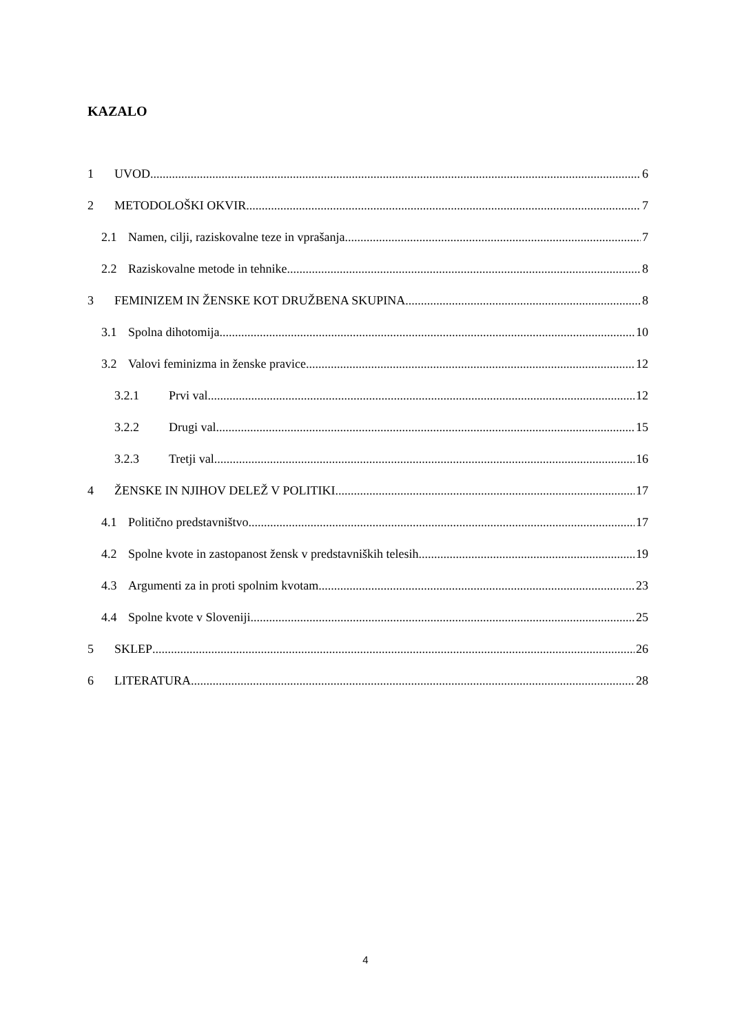KAZALO
1 UVOD 6
2 METODOLOŠKI OKVIR 7
2.1 Namen, cilji, raziskovalne teze in vprašanja 7
2.2 Raziskovalne metode in tehnike 8
3 FEMINIZEM IN ŽENSKE KOT DRUŽBENA SKUPINA 8
3.1 Spolna dihotomija 10
3.2 Valovi feminizma in ženske pravice 12
3.2.1 Prvi val 12
3.2.2 Drugi val 15
3.2.3 Tretji val 16
4 ŽENSKE IN NJIHOV DELEŽ V POLITIKI 17
4.1 Politično predstavništvo 17
4.2 Spolne kvote in zastopanost žensk v predstavniških telesih 19
4.3 Argumenti za in proti spolnim kvotam 23
4.4 Spolne kvote v Sloveniji 25
5 SKLEP 26
6 LITERATURA 28
4